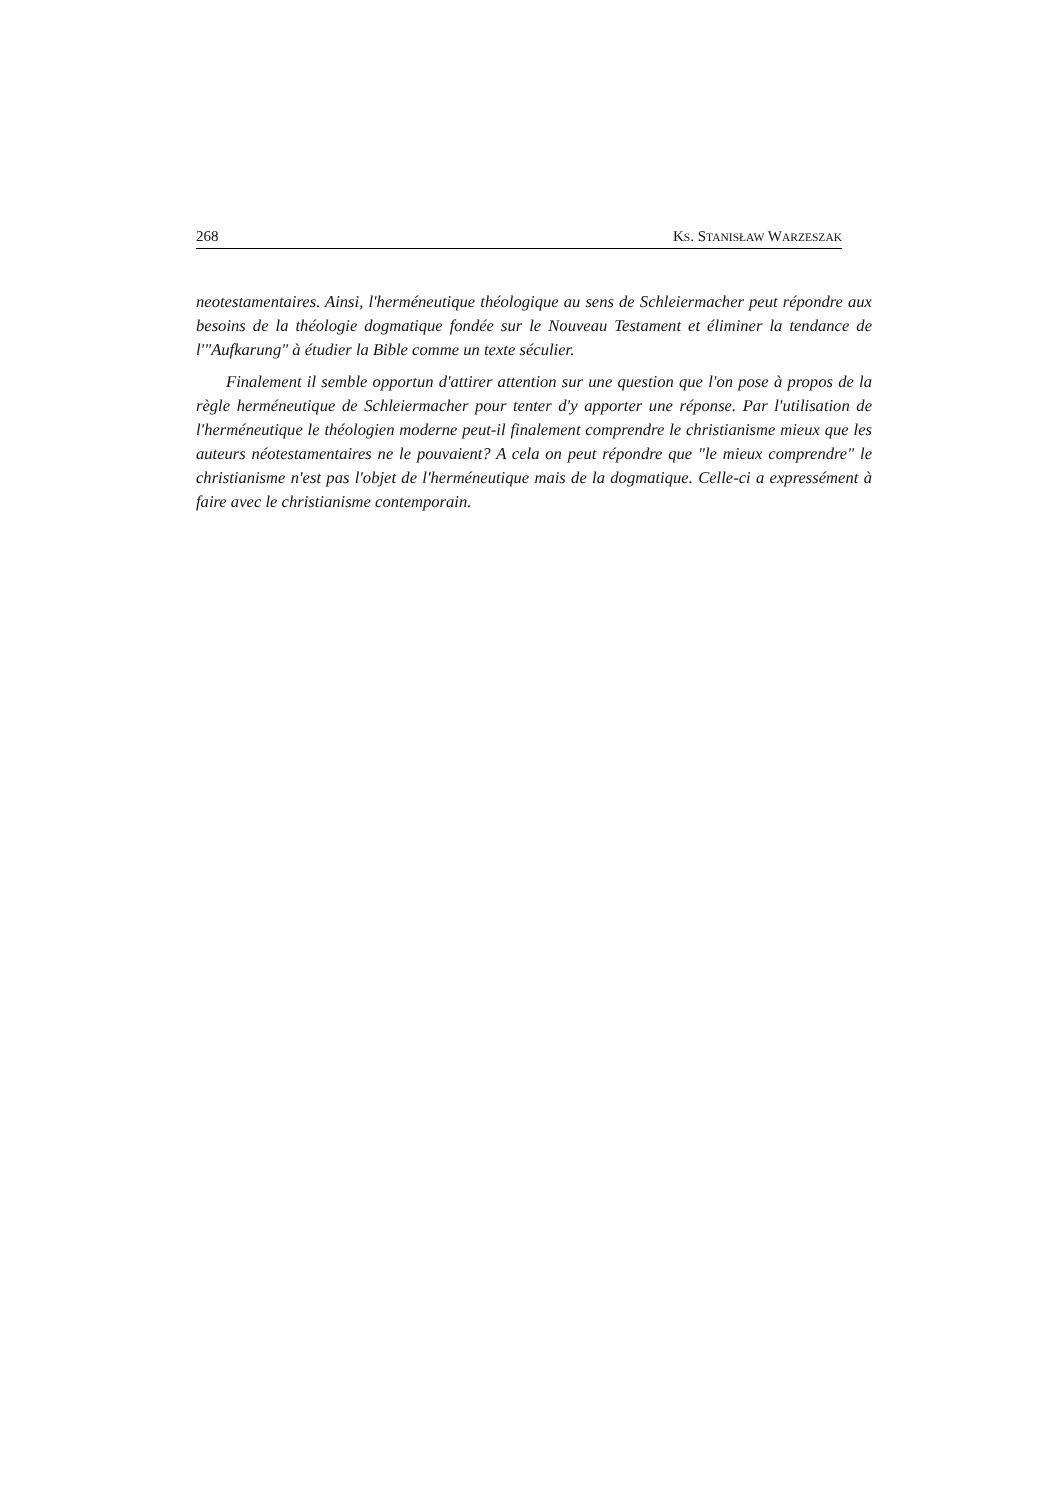268 KS. STANISŁAW WARZESZAK
neotestamentaires. Ainsi, l'herméneutique théologique au sens de Schleiermacher peut répondre aux besoins de la théologie dogmatique fondée sur le Nouveau Testament et éliminer la tendance de l'"Aufkarung" à étudier la Bible comme un texte séculier.
Finalement il semble opportun d'attirer attention sur une question que l'on pose à propos de la règle herméneutique de Schleiermacher pour tenter d'y apporter une réponse. Par l'utilisation de l'herméneutique le théologien moderne peut-il finalement comprendre le christianisme mieux que les auteurs néotestamentaires ne le pouvaient? A cela on peut répondre que "le mieux comprendre" le christianisme n'est pas l'objet de l'herméneutique mais de la dogmatique. Celle-ci a expressément à faire avec le christianisme contemporain.